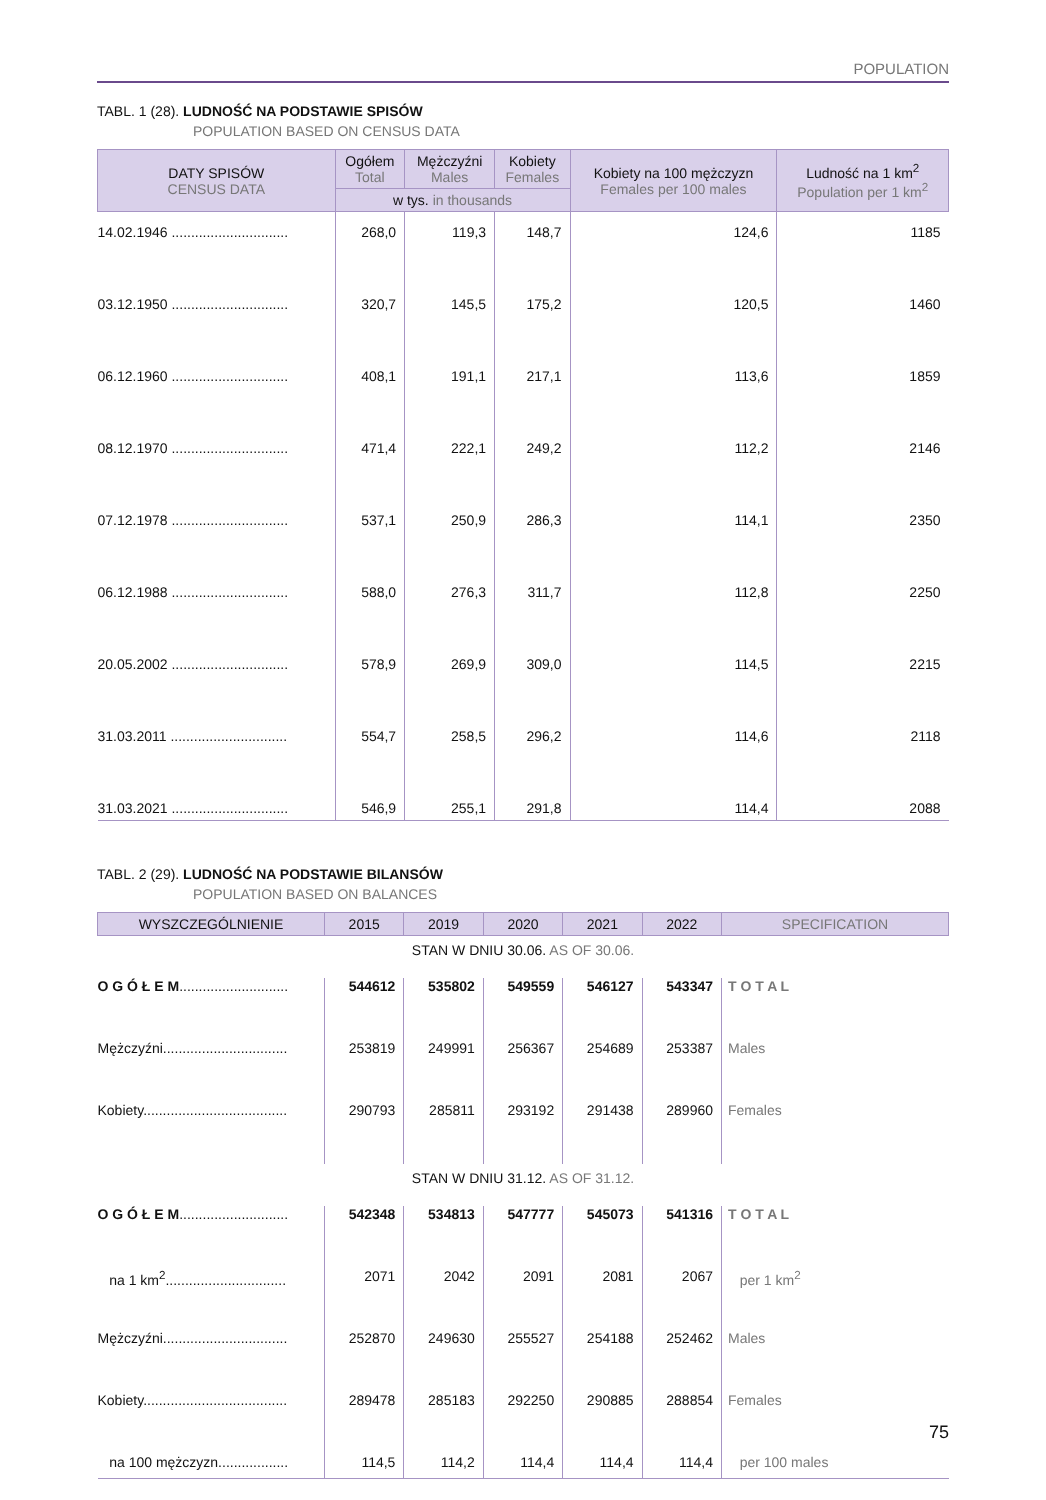POPULATION
TABL. 1 (28). LUDNOŚĆ NA PODSTAWIE SPISÓW
POPULATION BASED ON CENSUS DATA
| DATY SPISÓW CENSUS DATA | Ogółem Total | Mężczyźni Males | Kobiety Females | Kobiety na 100 mężczyzn Females per 100 males | Ludność na 1 km<sup>2</sup> Population per 1 km<sup>2</sup> |
| --- | --- | --- | --- | --- | --- |
| | w tys. in thousands | | | | |
| 14.02.1946 .............................. | 268,0 | 119,3 | 148,7 | 124,6 | 1185 |
| 03.12.1950 .............................. | 320,7 | 145,5 | 175,2 | 120,5 | 1460 |
| 06.12.1960 .............................. | 408,1 | 191,1 | 217,1 | 113,6 | 1859 |
| 08.12.1970 .............................. | 471,4 | 222,1 | 249,2 | 112,2 | 2146 |
| 07.12.1978 .............................. | 537,1 | 250,9 | 286,3 | 114,1 | 2350 |
| 06.12.1988 .............................. | 588,0 | 276,3 | 311,7 | 112,8 | 2250 |
| 20.05.2002 .............................. | 578,9 | 269,9 | 309,0 | 114,5 | 2215 |
| 31.03.2011 .............................. | 554,7 | 258,5 | 296,2 | 114,6 | 2118 |
| 31.03.2021 .............................. | 546,9 | 255,1 | 291,8 | 114,4 | 2088 |
TABL. 2 (29). LUDNOŚĆ NA PODSTAWIE BILANSÓW
POPULATION BASED ON BALANCES
| WYSZCZEGÓLNIENIE | 2015 | 2019 | 2020 | 2021 | 2022 | SPECIFICATION |
| --- | --- | --- | --- | --- | --- | --- |
| STAN W DNIU 30.06. AS OF 30.06. | | | | | | |
| O G Ó Ł E M ............................ | 544612 | 535802 | 549559 | 546127 | 543347 | T O T A L |
| Mężczyźni................................ | 253819 | 249991 | 256367 | 254689 | 253387 | Males |
| Kobiety..................................... | 290793 | 285811 | 293192 | 291438 | 289960 | Females |
| STAN W DNIU 31.12. AS OF 31.12. | | | | | | |
| O G Ó Ł E M ............................ | 542348 | 534813 | 547777 | 545073 | 541316 | T O T A L |
| na 1 km<sup>2</sup>............................... | 2071 | 2042 | 2091 | 2081 | 2067 | per 1 km<sup>2</sup> |
| Mężczyźni................................ | 252870 | 249630 | 255527 | 254188 | 252462 | Males |
| Kobiety..................................... | 289478 | 285183 | 292250 | 290885 | 288854 | Females |
| na 100 mężczyzn.................. | 114,5 | 114,2 | 114,4 | 114,4 | 114,4 | per 100 males |
75